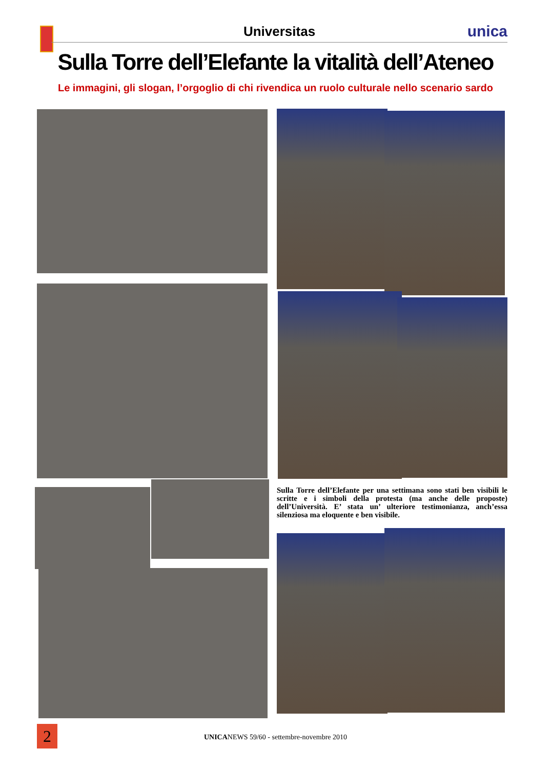Universitas
unica
Sulla Torre dell’Elefante la vitalità dell’Ateneo
Le immagini, gli slogan, l’orgoglio di chi rivendica un ruolo culturale nello scenario sardo
Sulla Torre dell’Elefante per una settimana sono stati ben visibili le scritte e i simboli della protesta (ma anche delle proposte) dell’Università. E’ stata un’ ulteriore testimonianza, anch’essa silenziosa ma eloquente e ben visibile.
2
UNICANEWS 59/60 - settembre-novembre 2010